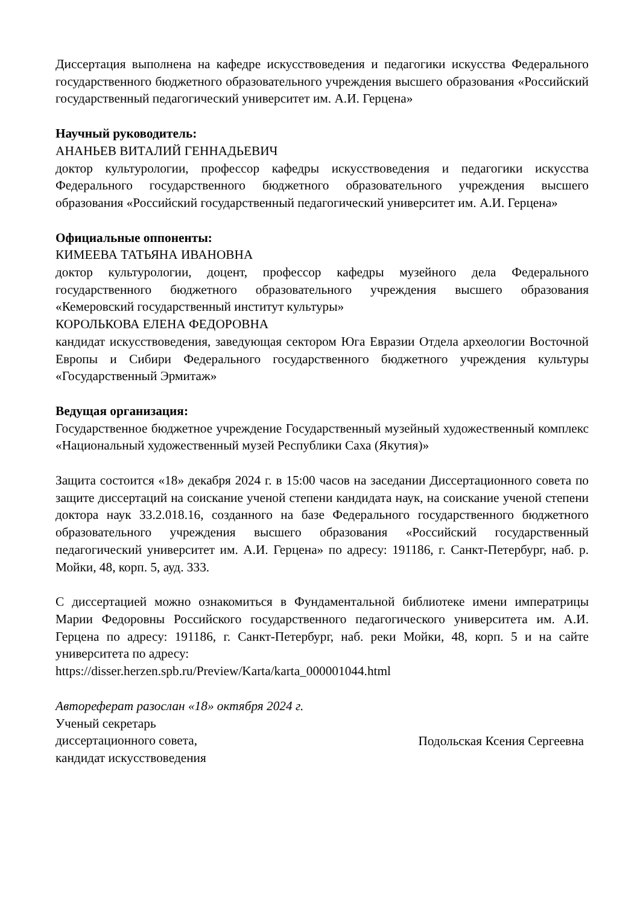Диссертация выполнена на кафедре искусствоведения и педагогики искусства Федерального государственного бюджетного образовательного учреждения высшего образования «Российский государственный педагогический университет им. А.И. Герцена»
Научный руководитель:
АНАНЬЕВ ВИТАЛИЙ ГЕННАДЬЕВИЧ
доктор культурологии, профессор кафедры искусствоведения и педагогики искусства Федерального государственного бюджетного образовательного учреждения высшего образования «Российский государственный педагогический университет им. А.И. Герцена»
Официальные оппоненты:
КИМЕЕВА ТАТЬЯНА ИВАНОВНА
доктор культурологии, доцент, профессор кафедры музейного дела Федерального государственного бюджетного образовательного учреждения высшего образования «Кемеровский государственный институт культуры»
КОРОЛЬКОВА ЕЛЕНА ФЕДОРОВНА
кандидат искусствоведения, заведующая сектором Юга Евразии Отдела археологии Восточной Европы и Сибири Федерального государственного бюджетного учреждения культуры «Государственный Эрмитаж»
Ведущая организация:
Государственное бюджетное учреждение Государственный музейный художественный комплекс «Национальный художественный музей Республики Саха (Якутия)»
Защита состоится «18» декабря 2024 г. в 15:00 часов на заседании Диссертационного совета по защите диссертаций на соискание ученой степени кандидата наук, на соискание ученой степени доктора наук 33.2.018.16, созданного на базе Федерального государственного бюджетного образовательного учреждения высшего образования «Российский государственный педагогический университет им. А.И. Герцена» по адресу: 191186, г. Санкт-Петербург, наб. р. Мойки, 48, корп. 5, ауд. 333.
С диссертацией можно ознакомиться в Фундаментальной библиотеке имени императрицы Марии Федоровны Российского государственного педагогического университета им. А.И. Герцена по адресу: 191186, г. Санкт-Петербург, наб. реки Мойки, 48, корп. 5 и на сайте университета по адресу:
https://disser.herzen.spb.ru/Preview/Karta/karta_000001044.html
Автореферат разослан «18» октября 2024 г.
Ученый секретарь
диссертационного совета,
кандидат искусствоведения
Подольская Ксения Сергеевна